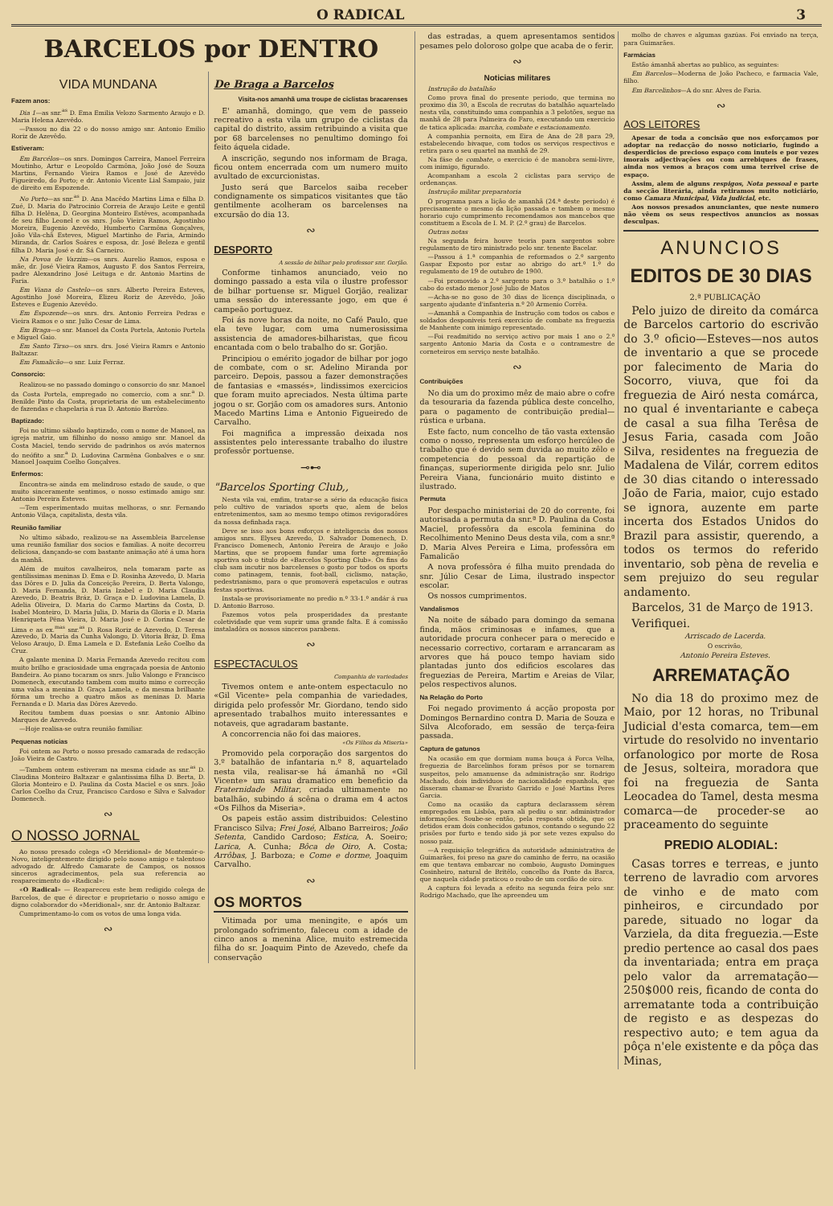O RADICAL 3
BARCELOS por DENTRO
VIDA MUNDANA
Fazem anos:
Dia 1—as snr.<sup>as</sup> D. Ema Emilia Velozo Sarmento Araujo e D. Maria Helena Azevêdo.
—Passou no dia 22 o do nosso amigo snr. Antonio Emilio Roriz de Azevêdo.
Estiveram:
Em Barcélos—os snrs. Domingos Carreira, Manoel Ferreira Moutinho, Artur e Leopoldo Carmôna, João José de Souza Martins, Fernando Vieira Ramos e José de Azevêdo Figueiredo, do Porto; e dr. Antonio Vicente Lial Sampaio, juiz de direito em Espozende.
No Porto—as snr.<sup>as</sup> D. Ana Macêdo Martins Lima e filha D. Zué, D. Maria do Patrocinio Correia de Araujo Leite e gentil filha D. Helêna, D. Georgina Monteiro Estêves, acompanhada de seu filho Leonel e os snrs. João Vieira Ramos, Agostinho Moreira, Eugenio Azevêdo, Humberto Carmôna Gonçalves, João Vila-chã Esteves, Miguel Martinho de Faria, Armindo Miranda, dr. Carlos Soáres e esposa, dr. José Beleza e gentil filha D. Maria José e dr. Sá Carneiro.
Na Povoa de Varzim—os snrs. Aurelio Ramos, esposa e mãe, dr. José Vieira Ramos, Augusto F. dos Santos Ferreira, padre Alexandrino José Leituga e dr. Antonio Martins de Faria.
Em Viana do Castelo—os snrs. Alberto Pereira Esteves, Agostinho José Moreira, Elizeu Roriz de Azevêdo, João Esteves e Eugenio Azevêdo.
Em Espozende—os snrs. drs. Antonio Ferreira Pedras e Vieira Ramos e o snr. Julio Cesar de Lima.
Em Braga—o snr. Manoel da Costa Portela, Antonio Portela e Miguel Gaio.
Em Santo Tirso—os snrs. drs. José Vieira Ramrs e Antonio Baltazar.
Em Famalicão—o snr. Luiz Ferraz.
Consorcio:
Realizou-se no passado domingo o consorcio do snr. Manoel da Costa Portela, empregado no comercio, com a snr.<sup>a</sup> D. Benilde Pinto da Costa, proprietaria de um estabelecimento de fazendas e chapelaria á rua D. Antonio Barrôzo.
Baptizado:
Foi no ultimo sábado baptizado, com o nome de Manoel, na igreja matriz, um filhinho do nosso amigo snr. Manoel da Costa Maciel, tendo servido de padrinhos os avós maternos do neófito a snr.<sup>a</sup> D. Ludovina Carmêna Gonbalves e o snr. Manoel Joaquim Coelho Gonçalves.
Enfermos:
Encontra-se ainda em melindroso estado de saude, o que muito sinceramente sentimos, o nosso estimado amigo snr. Antonio Pereira Esteves.
—Tem esperimentado muitas melhoras, o snr. Fernando Antonio Vilaça, capitalista, desta vila.
Reunião familiar
No ultimo sábado, realizou-se na Assembleia Barcelense uma reunião familiar dos socios e familias. A noite decorreu deliciosa, dançando-se com bastante animação até á uma hora da manhã.
Além de muitos cavalheiros, nela tomaram parte as gentilissimas meninas D. Ema e D. Rosinha Azevedo, D. Maria das Dôres e D. Julia da Conceição Pereira, D. Berta Valongo, D. Maria Fernanda, D. Maria Izabel e D. Maria Claudia Azevedo, D. Beatris Bráz, D. Graça e D. Ludovina Lamela, D. Adelia Oliveira, D. Maria do Carmo Martins da Costa, D. Isabel Monteiro, D. Maria Julia, D. Maria da Gloria e D. Maria Henriqueta Pêna Vieira, D. Maria José e D. Corina Cesar de Lima e as ex.<sup>mas</sup> snr.<sup>as</sup> D. Rosa Roriz de Azevedo, D. Teresa Azevedo, D. Maria da Cunha Valongo, D. Vitoria Bráz, D. Ema Veloso Araujo, D. Ema Lamela e D. Estefania Leão Coelho da Cruz.
A galante menina D. Maria Fernanda Azevedo recitou com muito brilho e graciosidade uma engraçada poesia de Antonio Bandeira. Ao piano tocaram os snrs. Julio Valongo e Francisco Domenech, executando tambem com muito mimo e correcção uma valsa a menina D. Graça Lamela, e da mesma brilhante fórma um trecho a quatro mãos as meninas D. Maria Fernanda e D. Maria das Dôres Azevedo.
Recitou tambem duas poesias o snr. Antonio Albino Marques de Azevedo.
—Hoje realisa-se outra reunião familiar.
Pequenas noticias
Foi ontem ao Porto o nosso presado camarada de redacção João Vieira de Castro.
—Tambem ontem estiveram na mesma cidade as snr.<sup>as</sup> D. Claudina Monteiro Baltazar e galantissima filha D. Berta, D. Gloria Monteiro e D. Paulina da Costa Maciel e os snrs. João Carlos Coelho da Cruz, Francisco Cardoso e Silva e Salvador Domenech.
∾
O NOSSO JORNAL
Ao nosso presado colega «O Meridional» de Montemór-o-Novo, inteligentemente dirigido pelo nosso amigo e talentoso advogado dr. Alfredo Camarate de Campos, os nossos sinceros agradecimentos, pela sua referencia ao reaparecimento do «Radical»:
«O Radical» — Reapareceu este bem redigido colega de Barcelos, de que é director e proprietario o nosso amigo e digno colaborador do «Meridional», snr. dr. Antonio Baltazar.
Cumprimentamo-lo com os votos de uma longa vida.
∾
De Braga a Barcelos
Visita-nos amanhã uma troupe de ciclistas bracarenses
E' amanhã, domingo, que vem de passeio recreativo a esta vila um grupo de ciclistas da capital do distrito, assim retribuindo a visita que por 68 barcelenses no penultimo domingo foi feito áquela cidade.
A inscrição, segundo nos informam de Braga, ficou ontem encerrada com um numero muito avultado de excurcionistas.
Justo será que Barcelos saiba receber condignamente os simpaticos visitantes que tão gentilmente acolheram os barcelenses na excursão do dia 13.
∾
DESPORTO
A sessão de bilhar pelo professor snr. Gorjão.
Conforme tinhamos anunciado, veio no domingo passado a esta vila o ilustre professor de bilhar portuense sr. Miguel Gorjão, realizar uma sessão do interessante jogo, em que é campeão portuguez.
Foi ás nove horas da noite, no Café Paulo, que ela teve lugar, com uma numerosissima assistencia de amadores-bilharistas, que ficou encantada com o belo trabalho do sr. Gorjão.
Principiou o emérito jogador de bilhar por jogo de combate, com o sr. Adelino Miranda por parceiro. Depois, passou a fazer demonstrações de fantasias e «massés», lindissimos exercicios que foram muito apreciados. Nesta última parte jogou o sr. Gorjão com os amadores surs. Antonio Macedo Martins Lima e Antonio Figueiredo de Carvalho.
Foi magnifica a impressão deixada nos assistentes pelo interessante trabalho do ilustre professôr portuense.
⊸⊷
"Barcelos Sporting Club,,
Nesta vila vai, emfim, tratar-se a sério da educação fisica pelo cultivo de variados sports que, alem de belos entretenimentos, sam ao mesmo tempo otimos revigoradôres da nossa definhada raça.
Deve se isso aos bons esforços e inteligencia dos nossos amigos snrs. Elyseu Azevedo, D. Salvador Domenech, D. Francisco Domenech, Antonio Pereira de Araujo e João Martins, que se propoem fundar uma forte agremiação sportiva sob o titulo de «Barcelos Sporting Club». Os fins do club sam incutir nos barcelenses o gosto por todos os sports como patinagem, tennis, foot-ball, ciclismo, natação, pedestrianismo, para o que promoverá espetaculos e outras festas sportivas.
Instala-se provisoriamente no predio n.º 33-1.º andár á rua D. Antonio Barroso.
Fazemos votos pela prosperidades da prestante coletividade que vem suprir uma grande falta. E á comissão instaladôra os nossos sinceros parabens.
∾
ESPECTACULOS
Companhia de variedades
Tivemos ontem e ante-ontem espectaculo no «Gil Vicente» pela companhia de variedades, dirigida pelo professôr Mr. Giordano, tendo sido apresentado trabalhos muito interessantes e notaveis, que agradaram bastante.
A concorrencia não foi das maiores.
«Os Filhos da Miseria»
Promovido pela corporação dos sargentos do 3.º batalhão de infantaria n.º 8, aquartelado nesta vila, realisar-se há ámanhã no «Gil Vicente» um sarau dramatico em beneficio da Fraternidade Militar, criada ultimamente no batalhão, subindo á scêna o drama em 4 actos «Os Filhos da Miseria».
Os papeis estão assim distribuidos: Celestino Francisco Silva; Frei José, Albano Barreiros; João Setenta, Candido Cardoso; Estica, A. Soeiro; Larica, A. Cunha; Bôca de Oiro, A. Costa; Arrôbas, J. Barboza; e Come e dorme, Joaquim Carvalho.
∾
OS MORTOS
Vitimada por uma meningite, e após um prolongado sofrimento, faleceu com a idade de cinco anos a menina Alice, muito estremecida filha do sr. Joaquim Pinto de Azevedo, chefe da conservação
das estradas, a quem apresentamos sentidos pesames pelo doloroso golpe que acaba de o ferir.
∾
Noticias militares
Instrução do batalhão
Como prova final do presente periodo, que termina no proximo dia 30, a Escola de recrutas do batalhão aquartelado nesta vila, constituindo uma companhia a 3 pelotões, segue na manhã de 28 para Palmeira do Faro, executando um exercicio de tatica aplicada: marcha, combate e estacionamento.
A companhia pernoita, em Eira de Ana de 28 para 29, estabelecendo bivaque, com todos os serviços respectivos e retira para o seu quartel na manhã de 29.
Na fáse de combate, o exercicio é de manobra semi-livre, com inimigo, figurado.
Acompanham a escola 2 ciclistas para serviço de ordenanças.
Instrução militar preparatoria
O programa para a lição de amanhã (24.ª deste periodo) é precisamente o mesmo da lição passada e tambem o mesmo horario cujo cumprimento recomendamos aos mancebos que constituem a Escola de I. M. P. (2.º grau) de Barcelos.
Outras notas
Na segunda feira houve teoria para sargentos sobre regulamento de tiro ministrado pelo snr. tenente Bacelar.
—Passou á 1.ª companhia de reformados o 2.º sargento Gaspar Exposto por estar ao abrigo do art.º 1.º do regulamento de 19 de outubro de 1900.
—Foi promovido a 2.º sargento para o 3.º batalhão o 1.º cabo do estado menor José Julio de Matos
—Acha-se no goso de 30 dias de licença disciplinada, o sargento ajudante d'infanteria n.º 20 Armenio Corrêa.
—Amanhã a Companhia de Instrução com todos os cabos e soldados desponiveis terá exercicio de combate na freguezia de Manhente com inimigo representado.
—Foi readmitido no serviço activo por mais 1 ano o 2.º sargento Antonio Maria da Costa e o contramestre de corneteiros em serviço neste batalhão.
∾
Contribuições
No dia um do proximo mêz de maio abre o cofre da tesouraria da fazenda pública deste concelho, para o pagamento de contribuição predial—rústica e urbana.
Este facto, num concelho de tão vasta extensão como o nosso, representa um esforço hercúleo de trabalho que é devido sem duvida ao muito zêlo e competencia do pessoal da repartição de finanças, superiormente dirigida pelo snr. Julio Pereira Viana, funcionário muito distinto e ilustrado.
Permuta
Por despacho ministeriai de 20 do corrente, foi autorisada a permuta da snr.ª D. Paulina da Costa Maciel, professôra da escola feminina do Recolhimento Menino Deus desta vila, com a snr.ª D. Maria Alves Pereira e Lima, professôra em Famalicão
A nova professôra é filha muito prendada do snr. Júlio Cesar de Lima, ilustrado inspector escolar.
Os nossos cumprimentos.
Vandalismos
Na noite de sábado para domingo da semana finda, mãos criminosas e infames, que a autoridade procura conhecer para o merecido e necessario correctivo, cortaram e arrancaram as arvores que há pouco tempo haviam sido plantadas junto dos edificios escolares das freguezias de Pereira, Martim e Areias de Vilar, pelos respectivos alunos.
Na Relação do Porto
Foi negado provimento á acção proposta por Domingos Bernardino contra D. Maria de Souza e Silva Alcoforado, em sessão de terça-feira passada.
Captura de gatunos
Na ocasião em que dormiam numa bouça á Forca Velha, freguezia de Barcelinhos foram prêsos por se tornarem suspeitos, pelo amanuense da administração snr. Rodrigo Machado, dois individuos de nacionalidade espanhola, que disseram chamar-se Evaristo Garrido e José Martins Peres Garcia.
Como na ocasião da captura declarassem sêrem empregados em Lisbôa, para ali pediu o snr. administrador informações. Soube-se então, pela resposta obtida, que os detidos eram dois conhecidos gatunos, contando o segundo 22 prisões por furto e tendo sido já por sete vezes expulso do nosso paiz.
—A requisição telegráfica da autoridade administrativa de Guimarães, foi preso na gare do caminho de ferro, na ocasião em que tentava embarcar no comboio, Augusto Domingues Cosinheiro, natural de Britêlo, concelho da Ponte da Barca, que naquela cidade praticou o roubo de um cordão de oiro.
A captura foi levada a efeito na segunda feira pelo snr. Rodrigo Machado, que lhe apreendeu um
molho de chaves e algumas gazúas. Foi enviado na terça, para Guimarães.
Farmácias
Estão ámanhã abertas ao publico, as seguintes:
Em Barcelos—Moderna de João Pacheco, e farmacia Vale, filho.
Em Barcelinhos—A do snr. Alves de Faria.
∾
AOS LEITORES
Apesar de toda a concisão que nos esforçamos por adoptar na redacção do nosso noticiario, fugindo a desperdicios de precioso espaço com inuteis e por vezes imorais adjectivações ou com arrebiques de frases, ainda nos vemos a braços com uma terrivel crise de espaço.
Assim, alem de alguns respigos, Nota pessoal e parte da secção literária, ainda retiramos muito noticiário, como Camara Municipal, Vida judicial, etc.
Aos nossos presados anunciantes, que neste numero não vêem os seus respectivos anuncios as nossas desculpas.
ANUNCIOS
EDITOS DE 30 DIAS
2.ª PUBLICAÇÃO
Pelo juizo de direito da comárca de Barcelos cartorio do escrivão do 3.º oficio—Esteves—nos autos de inventario a que se procede por falecimento de Maria do Socorro, viuva, que foi da freguezia de Airó nesta comárca, no qual é inventariante e cabeça de casal a sua filha Terêsa de Jesus Faria, casada com João Silva, residentes na freguezia de Madalena de Vilár, correm editos de 30 dias citando o interessado João de Faria, maior, cujo estado se ignora, auzente em parte incerta dos Estados Unidos do Brazil para assistir, querendo, a todos os termos do referido inventario, sob pèna de revelia e sem prejuizo do seu regular andamento.
Barcelos, 31 de Março de 1913.
Verifiquei.
Arriscado de Lacerda.
O escrivão,
Antonio Pereira Esteves.
ARREMATAÇÃO
No dia 18 do proximo mez de Maio, por 12 horas, no Tribunal Judicial d'esta comarca, tem—em virtude do resolvido no inventario orfanologico por morte de Rosa de Jesus, solteira, moradora que foi na freguezia de Santa Leocadea do Tamel, desta mesma comarca—de proceder-se ao praceamento do seguinte
PREDIO ALODIAL:
Casas torres e terreas, e junto terreno de lavradio com arvores de vinho e de mato com pinheiros, e circundado por parede, situado no logar da Varziela, da dita freguezia.—Este predio pertence ao casal dos paes da inventariada; entra em praça pelo valor da arrematação—250$000 reis, ficando de conta do arrematante toda a contribuição de registo e as despezas do respectivo auto; e tem agua da pôça n'ele existente e da pôça das Minas,